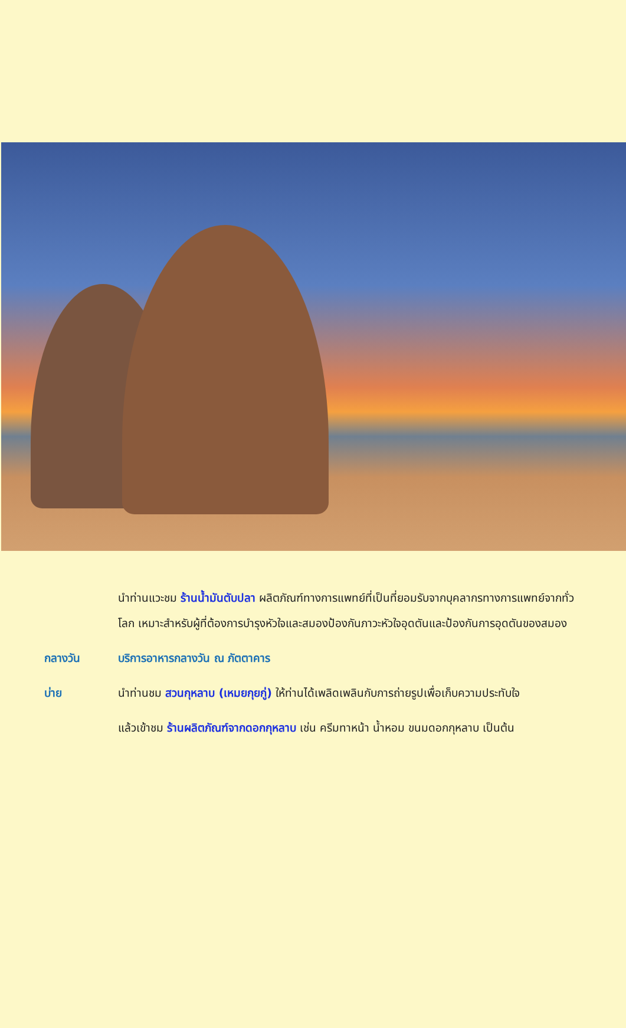นำท่านแวะชม ร้านน้ำมันตับปลา ผลิตภัณฑ์ทางการแพทย์ที่เป็นที่ยอมรับจากบุคลากรทางการแพทย์จากทั่วโลก เหมาะสำหรับผู้ที่ต้องการบำรุงหัวใจและสมองป้องกันภาวะหัวใจอุดตันและป้องกันการอุดตันของสมอง
กลางวัน บริการอาหารกลางวัน ณ ภัตตาคาร
บ่าย นำท่านชม สวนกุหลาบ (เหมยกุยกู่) ให้ท่านได้เพลิดเพลินกับการถ่ายรูปเพื่อเก็บความประทับใจ
แล้วเข้าชม ร้านผลิตภัณฑ์จากดอกกุหลาบ เช่น ครีมทาหน้า น้ำหอม ขนมดอกกุหลาบ เป็นต้น